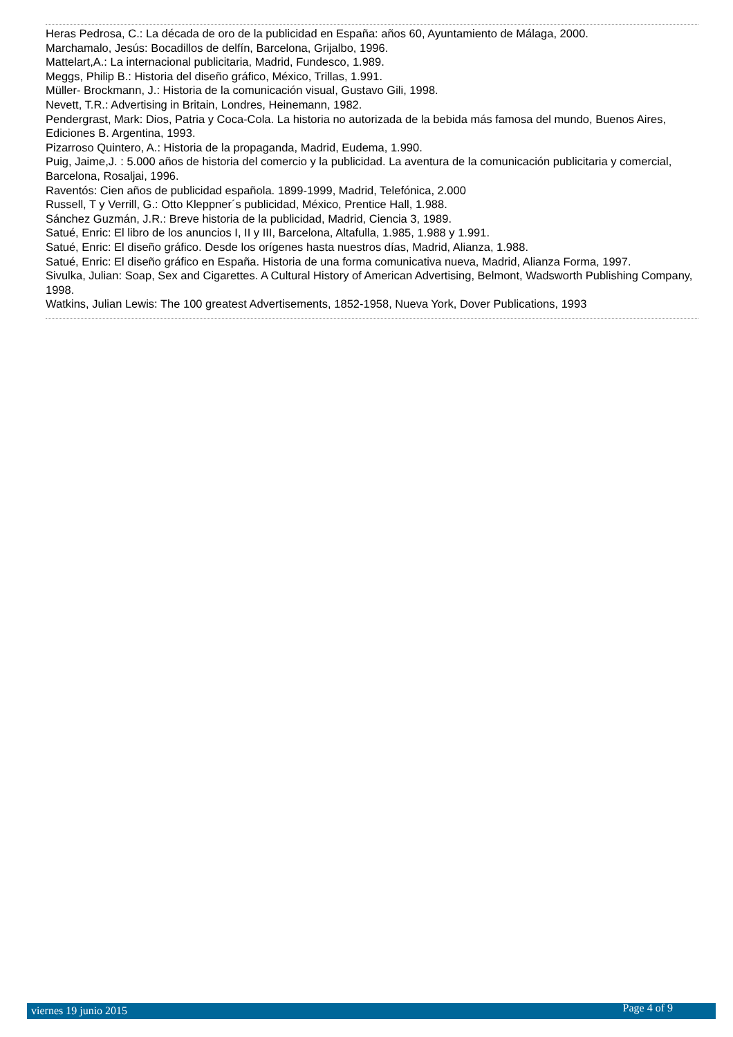Heras Pedrosa, C.: La década de oro de la publicidad en España: años 60, Ayuntamiento de Málaga, 2000.
Marchamalo, Jesús: Bocadillos de delfín, Barcelona, Grijalbo, 1996.
Mattelart,A.: La internacional publicitaria, Madrid, Fundesco, 1.989.
Meggs, Philip B.: Historia del diseño gráfico, México, Trillas, 1.991.
Müller- Brockmann, J.: Historia de la comunicación visual, Gustavo Gili, 1998.
Nevett, T.R.: Advertising in Britain, Londres, Heinemann, 1982.
Pendergrast, Mark: Dios, Patria y Coca-Cola. La historia no autorizada de la bebida más famosa del mundo, Buenos Aires, Ediciones B. Argentina, 1993.
Pizarroso Quintero, A.: Historia de la propaganda, Madrid, Eudema, 1.990.
Puig, Jaime,J. : 5.000 años de historia del comercio y la publicidad. La aventura de la comunicación publicitaria y comercial, Barcelona, Rosaljai, 1996.
Raventós: Cien años de publicidad española. 1899-1999, Madrid, Telefónica, 2.000
Russell, T y Verrill, G.: Otto Kleppner´s publicidad, México, Prentice Hall, 1.988.
Sánchez Guzmán, J.R.: Breve historia de la publicidad, Madrid, Ciencia 3, 1989.
Satué, Enric: El libro de los anuncios I, II y III, Barcelona, Altafulla, 1.985, 1.988 y 1.991.
Satué, Enric: El diseño gráfico. Desde los orígenes hasta nuestros días, Madrid, Alianza, 1.988.
Satué, Enric: El diseño gráfico en España. Historia de una forma comunicativa nueva, Madrid, Alianza Forma, 1997.
Sivulka, Julian: Soap, Sex and Cigarettes. A Cultural History of American Advertising, Belmont, Wadsworth Publishing Company, 1998.
Watkins, Julian Lewis: The 100 greatest Advertisements, 1852-1958, Nueva York, Dover Publications, 1993
viernes 19 junio 2015 Page 4 of 9